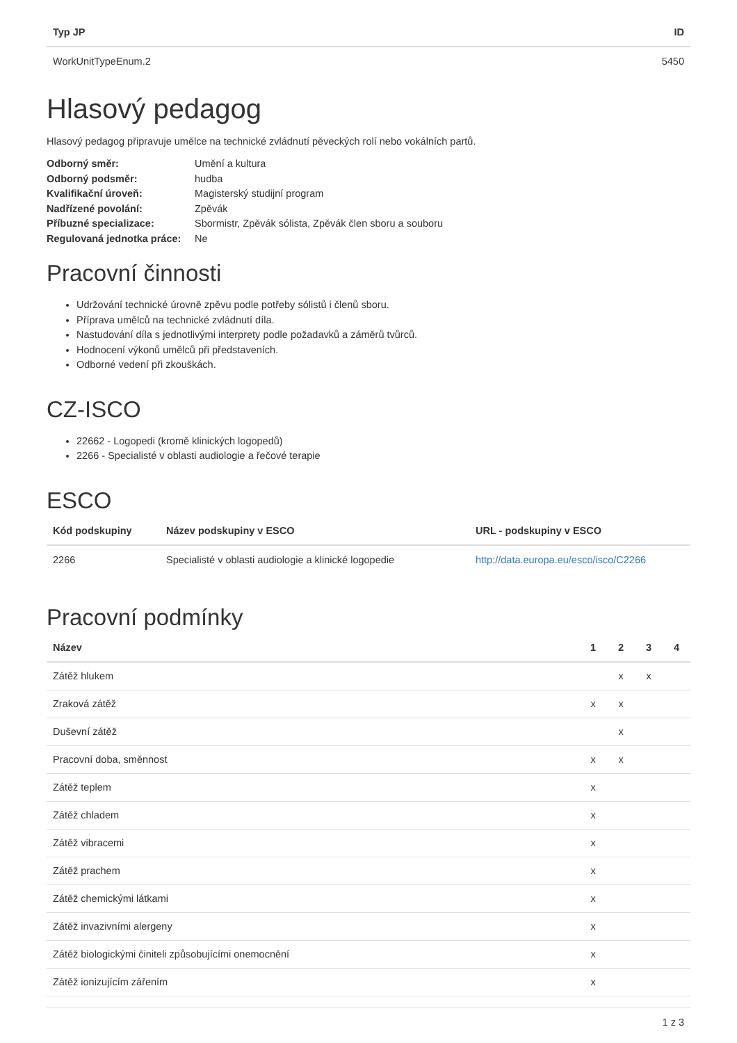| Typ JP | ID |
| --- | --- |
| WorkUnitTypeEnum.2 | 5450 |
Hlasový pedagog
Hlasový pedagog připravuje umělce na technické zvládnutí pěveckých rolí nebo vokálních partů.
Odborný směr: Umění a kultura Odborný podsměr: hudba Kvalifikační úroveň: Magisterský studijní program Nadřízené povolání: Zpěvák Příbuzné specializace: Sbormistr, Zpěvák sólista, Zpěvák člen sboru a souboru Regulovaná jednotka práce: Ne
Pracovní činnosti
Udržování technické úrovně zpěvu podle potřeby sólistů i členů sboru.
Příprava umělců na technické zvládnutí díla.
Nastudování díla s jednotlivými interprety podle požadavků a záměrů tvůrců.
Hodnocení výkonů umělců při představeních.
Odborné vedení při zkouškách.
CZ-ISCO
22662 - Logopedi (kromě klinických logopedů)
2266 - Specialisté v oblasti audiologie a řečové terapie
ESCO
| Kód podskupiny | Název podskupiny v ESCO | URL - podskupiny v ESCO |
| --- | --- | --- |
| 2266 | Specialisté v oblasti audiologie a klinické logopedie | http://data.europa.eu/esco/isco/C2266 |
Pracovní podmínky
| Název | 1 | 2 | 3 | 4 |
| --- | --- | --- | --- | --- |
| Zátěž hlukem | | x | x | |
| Zraková zátěž | x | x | | |
| Duševní zátěž | | x | | |
| Pracovní doba, směnnost | x | x | | |
| Zátěž teplem | x | | | |
| Zátěž chladem | x | | | |
| Zátěž vibracemi | x | | | |
| Zátěž prachem | x | | | |
| Zátěž chemickými látkami | x | | | |
| Zátěž invazivními alergeny | x | | | |
| Zátěž biologickými činiteli způsobujícími onemocnění | x | | | |
| Zátěž ionizujícím zářením | x | | | |
1 z 3